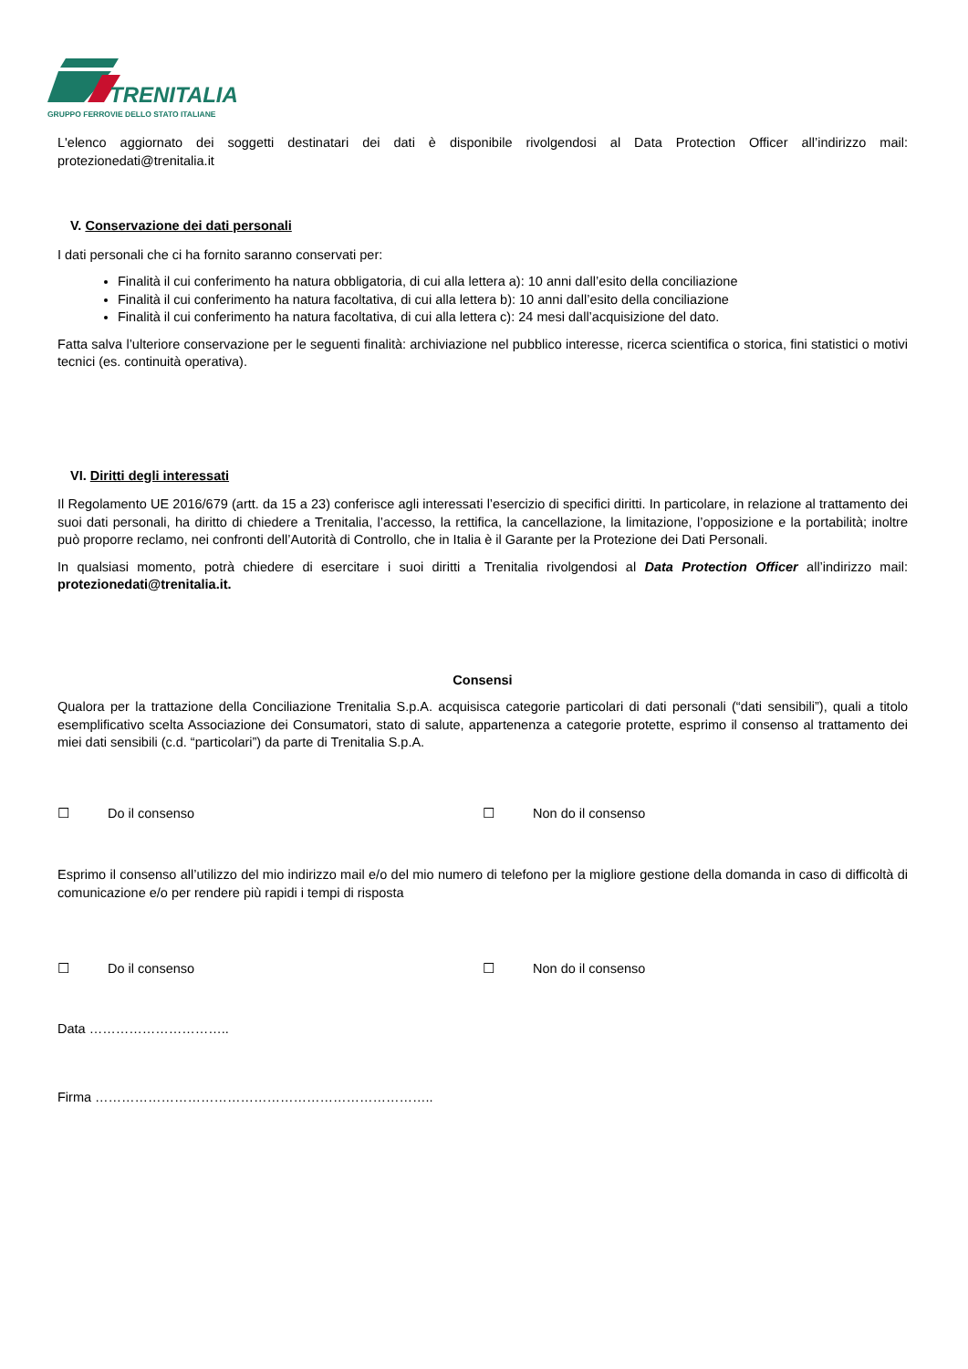TRENITALIA
GRUPPO FERROVIE DELLO STATO ITALIANE
L'elenco aggiornato dei soggetti destinatari dei dati è disponibile rivolgendosi al Data Protection Officer all’indirizzo mail: protezionedati@trenitalia.it
V. Conservazione dei dati personali
I dati personali che ci ha fornito saranno conservati per:
Finalità il cui conferimento ha natura obbligatoria, di cui alla lettera a): 10 anni dall’esito della conciliazione
Finalità il cui conferimento ha natura facoltativa, di cui alla lettera b): 10 anni dall’esito della conciliazione
Finalità il cui conferimento ha natura facoltativa, di cui alla lettera c): 24 mesi dall’acquisizione del dato.
Fatta salva l’ulteriore conservazione per le seguenti finalità: archiviazione nel pubblico interesse, ricerca scientifica o storica, fini statistici o motivi tecnici (es. continuità operativa).
VI. Diritti degli interessati
Il Regolamento UE 2016/679 (artt. da 15 a 23) conferisce agli interessati l’esercizio di specifici diritti. In particolare, in relazione al trattamento dei suoi dati personali, ha diritto di chiedere a Trenitalia, l’accesso, la rettifica, la cancellazione, la limitazione, l’opposizione e la portabilità; inoltre può proporre reclamo, nei confronti dell’Autorità di Controllo, che in Italia è il Garante per la Protezione dei Dati Personali.
In qualsiasi momento, potrà chiedere di esercitare i suoi diritti a Trenitalia rivolgendosi al Data Protection Officer all’indirizzo mail: protezionedati@trenitalia.it.
Consensi
Qualora per la trattazione della Conciliazione Trenitalia S.p.A. acquisisca categorie particolari di dati personali (“dati sensibili”), quali a titolo esemplificativo scelta Associazione dei Consumatori, stato di salute, appartenenza a categorie protette, esprimo il consenso al trattamento dei miei dati sensibili (c.d. “particolari”) da parte di Trenitalia S.p.A.
☐ Do il consenso ☐ Non do il consenso
Esprimo il consenso all’utilizzo del mio indirizzo mail e/o del mio numero di telefono per la migliore gestione della domanda in caso di difficoltà di comunicazione e/o per rendere più rapidi i tempi di risposta
☐ Do il consenso ☐ Non do il consenso
Data …………………………..
Firma …………………………………………………………………..